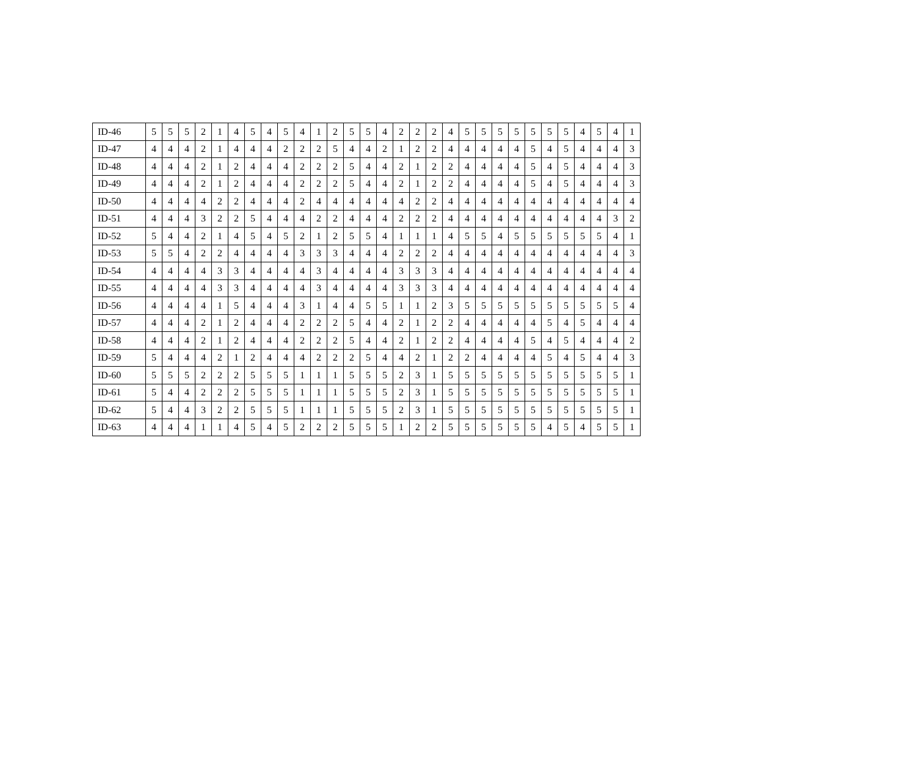| ID-46 | 5 | 5 | 5 | 2 | 1 | 4 | 5 | 4 | 5 | 4 | 1 | 2 | 5 | 5 | 4 | 2 | 2 | 2 | 4 | 5 | 5 | 5 | 5 | 5 | 5 | 5 | 4 | 5 | 4 | 1 |
| ID-47 | 4 | 4 | 4 | 2 | 1 | 4 | 4 | 4 | 2 | 2 | 2 | 5 | 4 | 4 | 2 | 1 | 2 | 2 | 4 | 4 | 4 | 4 | 4 | 5 | 4 | 5 | 4 | 4 | 4 | 3 |
| ID-48 | 4 | 4 | 4 | 2 | 1 | 2 | 4 | 4 | 4 | 2 | 2 | 2 | 5 | 4 | 4 | 2 | 1 | 2 | 2 | 4 | 4 | 4 | 4 | 5 | 4 | 5 | 4 | 4 | 4 | 3 |
| ID-49 | 4 | 4 | 4 | 2 | 1 | 2 | 4 | 4 | 4 | 2 | 2 | 2 | 5 | 4 | 4 | 2 | 1 | 2 | 2 | 4 | 4 | 4 | 4 | 5 | 4 | 5 | 4 | 4 | 4 | 3 |
| ID-50 | 4 | 4 | 4 | 4 | 2 | 2 | 4 | 4 | 4 | 2 | 4 | 4 | 4 | 4 | 4 | 4 | 2 | 2 | 4 | 4 | 4 | 4 | 4 | 4 | 4 | 4 | 4 | 4 | 4 | 4 |
| ID-51 | 4 | 4 | 4 | 3 | 2 | 2 | 5 | 4 | 4 | 4 | 2 | 2 | 4 | 4 | 4 | 2 | 2 | 2 | 4 | 4 | 4 | 4 | 4 | 4 | 4 | 4 | 4 | 4 | 3 | 2 |
| ID-52 | 5 | 4 | 4 | 2 | 1 | 4 | 5 | 4 | 5 | 2 | 1 | 2 | 5 | 5 | 4 | 1 | 1 | 1 | 4 | 5 | 5 | 4 | 5 | 5 | 5 | 5 | 5 | 5 | 4 | 1 |
| ID-53 | 5 | 5 | 4 | 2 | 2 | 4 | 4 | 4 | 4 | 3 | 3 | 3 | 4 | 4 | 4 | 2 | 2 | 2 | 4 | 4 | 4 | 4 | 4 | 4 | 4 | 4 | 4 | 4 | 4 | 3 |
| ID-54 | 4 | 4 | 4 | 4 | 3 | 3 | 4 | 4 | 4 | 4 | 3 | 4 | 4 | 4 | 4 | 3 | 3 | 3 | 4 | 4 | 4 | 4 | 4 | 4 | 4 | 4 | 4 | 4 | 4 | 4 |
| ID-55 | 4 | 4 | 4 | 4 | 3 | 3 | 4 | 4 | 4 | 4 | 3 | 4 | 4 | 4 | 4 | 3 | 3 | 3 | 4 | 4 | 4 | 4 | 4 | 4 | 4 | 4 | 4 | 4 | 4 | 4 |
| ID-56 | 4 | 4 | 4 | 4 | 1 | 5 | 4 | 4 | 4 | 3 | 1 | 4 | 4 | 5 | 5 | 1 | 1 | 2 | 3 | 5 | 5 | 5 | 5 | 5 | 5 | 5 | 5 | 5 | 5 | 4 |
| ID-57 | 4 | 4 | 4 | 2 | 1 | 2 | 4 | 4 | 4 | 2 | 2 | 2 | 5 | 4 | 4 | 2 | 1 | 2 | 2 | 4 | 4 | 4 | 4 | 4 | 5 | 4 | 5 | 4 | 4 | 4 |
| ID-58 | 4 | 4 | 4 | 2 | 1 | 2 | 4 | 4 | 4 | 2 | 2 | 2 | 5 | 4 | 4 | 2 | 1 | 2 | 2 | 4 | 4 | 4 | 4 | 5 | 4 | 5 | 4 | 4 | 4 | 2 |
| ID-59 | 5 | 4 | 4 | 4 | 2 | 1 | 2 | 4 | 4 | 4 | 2 | 2 | 2 | 5 | 4 | 4 | 2 | 1 | 2 | 2 | 4 | 4 | 4 | 4 | 5 | 4 | 5 | 4 | 4 | 3 |
| ID-60 | 5 | 5 | 5 | 2 | 2 | 2 | 5 | 5 | 5 | 1 | 1 | 1 | 5 | 5 | 5 | 2 | 3 | 1 | 5 | 5 | 5 | 5 | 5 | 5 | 5 | 5 | 5 | 5 | 5 | 1 |
| ID-61 | 5 | 4 | 4 | 2 | 2 | 2 | 5 | 5 | 5 | 1 | 1 | 1 | 5 | 5 | 5 | 2 | 3 | 1 | 5 | 5 | 5 | 5 | 5 | 5 | 5 | 5 | 5 | 5 | 5 | 1 |
| ID-62 | 5 | 4 | 4 | 3 | 2 | 2 | 5 | 5 | 5 | 1 | 1 | 1 | 5 | 5 | 5 | 2 | 3 | 1 | 5 | 5 | 5 | 5 | 5 | 5 | 5 | 5 | 5 | 5 | 5 | 1 |
| ID-63 | 4 | 4 | 4 | 1 | 1 | 4 | 5 | 4 | 5 | 2 | 2 | 2 | 5 | 5 | 5 | 1 | 2 | 2 | 5 | 5 | 5 | 5 | 5 | 5 | 4 | 5 | 4 | 5 | 5 | 1 |